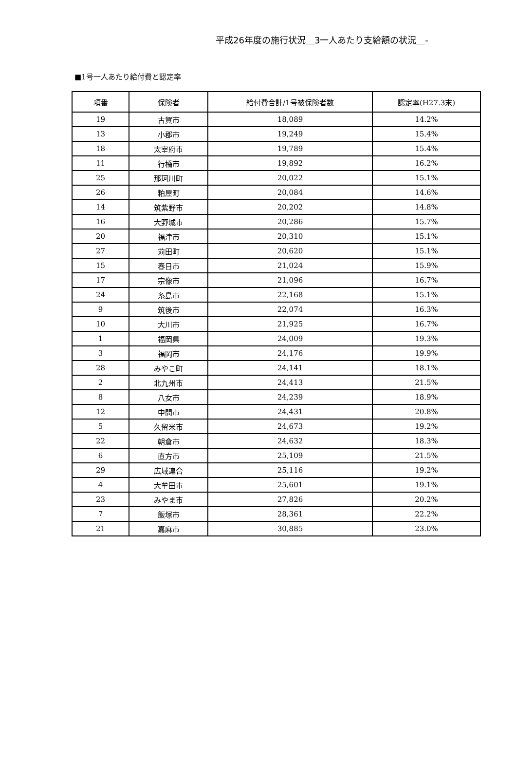平成26年度の施行状況＿3一人あたり支給額の状況＿-
■1号一人あたり給付費と認定率
| 項番 | 保険者 | 給付費合計/1号被保険者数 | 認定率(H27.3末) |
| --- | --- | --- | --- |
| 19 | 古賀市 | 18,089 | 14.2% |
| 13 | 小郡市 | 19,249 | 15.4% |
| 18 | 太宰府市 | 19,789 | 15.4% |
| 11 | 行橋市 | 19,892 | 16.2% |
| 25 | 那珂川町 | 20,022 | 15.1% |
| 26 | 粕屋町 | 20,084 | 14.6% |
| 14 | 筑紫野市 | 20,202 | 14.8% |
| 16 | 大野城市 | 20,286 | 15.7% |
| 20 | 福津市 | 20,310 | 15.1% |
| 27 | 苅田町 | 20,620 | 15.1% |
| 15 | 春日市 | 21,024 | 15.9% |
| 17 | 宗像市 | 21,096 | 16.7% |
| 24 | 糸島市 | 22,168 | 15.1% |
| 9 | 筑後市 | 22,074 | 16.3% |
| 10 | 大川市 | 21,925 | 16.7% |
| 1 | 福岡県 | 24,009 | 19.3% |
| 3 | 福岡市 | 24,176 | 19.9% |
| 28 | みやこ町 | 24,141 | 18.1% |
| 2 | 北九州市 | 24,413 | 21.5% |
| 8 | 八女市 | 24,239 | 18.9% |
| 12 | 中間市 | 24,431 | 20.8% |
| 5 | 久留米市 | 24,673 | 19.2% |
| 22 | 朝倉市 | 24,632 | 18.3% |
| 6 | 直方市 | 25,109 | 21.5% |
| 29 | 広域連合 | 25,116 | 19.2% |
| 4 | 大牟田市 | 25,601 | 19.1% |
| 23 | みやま市 | 27,826 | 20.2% |
| 7 | 飯塚市 | 28,361 | 22.2% |
| 21 | 嘉麻市 | 30,885 | 23.0% |